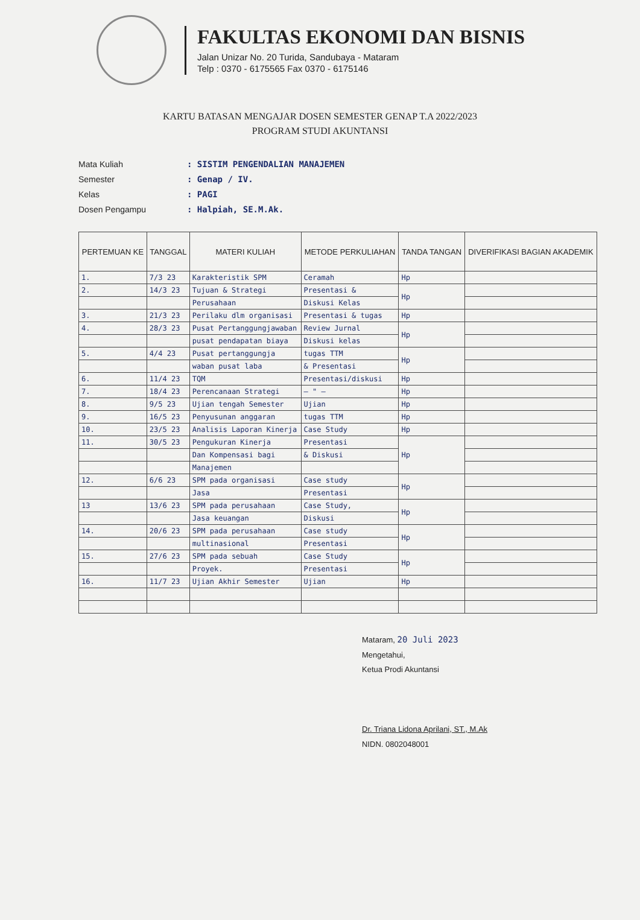FAKULTAS EKONOMI DAN BISNIS
Jalan Unizar No. 20 Turida, Sandubaya - Mataram
Telp : 0370 - 6175565 Fax 0370 - 6175146
KARTU BATASAN MENGAJAR DOSEN SEMESTER GENAP T.A 2022/2023
PROGRAM STUDI AKUNTANSI
Mata Kuliah: SISTIM PENGENDALIAN MANAJEMEN
Semester: Genap / IV.
Kelas: PAGI
Dosen Pengampu: Halpiah, SE.M.Ak.
| PERTEMUAN KE | TANGGAL | MATERI KULIAH | METODE PERKULIAHAN | TANDA TANGAN | DIVERIFIKASI BAGIAN AKADEMIK |
| --- | --- | --- | --- | --- | --- |
| 1. | 7/3 23 | Karakteristik SPM | Ceramah | Hp | |
| 2. | 14/3 23 | Tujuan & Strategi | Presentasi & | Hp | |
| | | Perusahaan | Diskusi Kelas | | |
| 3. | 21/3 23 | Perilaku dlm organisasi | Presentasi & tugas | Hp | |
| 4. | 28/3 23 | Pusat Pertanggungjawaban | Review Jurnal | Hp | |
| | | pusat pendapatan biaya | Diskusi kelas | | |
| 5. | 4/4 23 | Pusat pertanggungja | tugas TTM | Hp | |
| | | waban pusat laba | & Presentasi | | |
| 6. | 11/4 23 | TQM | Presentasi/diskusi | Hp | |
| 7. | 18/4 23 | Perencanaan Strategi | — " — | Hp | |
| 8. | 9/5 23 | Ujian tengah Semester | Ujian | Hp | |
| 9. | 16/5 23 | Penyusunan anggaran | tugas TTM | Hp | |
| 10. | 23/5 23 | Analisis Laporan Kinerja | Case Study | Hp | |
| 11. | 30/5 23 | Pengukuran Kinerja | Presentasi | Hp | |
| | | Dan Kompensasi bagi | & Diskusi | | |
| | | Manajemen | | | |
| 12. | 6/6 23 | SPM pada organisasi | Case study | Hp | |
| | | Jasa | Presentasi | | |
| 13 | 13/6 23 | SPM pada perusahaan | Case Study, | Hp | |
| | | Jasa keuangan | Diskusi | | |
| 14. | 20/6 23 | SPM pada perusahaan | Case study | Hp | |
| | | multinasional | Presentasi | | |
| 15. | 27/6 23 | SPM pada sebuah | Case Study | Hp | |
| | | Proyek. | Presentasi | | |
| 16. | 11/7 23 | Ujian Akhir Semester | Ujian | Hp | |
Mataram, 20 Juli 2023
Mengetahui,
Ketua Prodi Akuntansi
Dr. Triana Lidona Aprilani, ST., M.Ak
NIDN. 0802048001